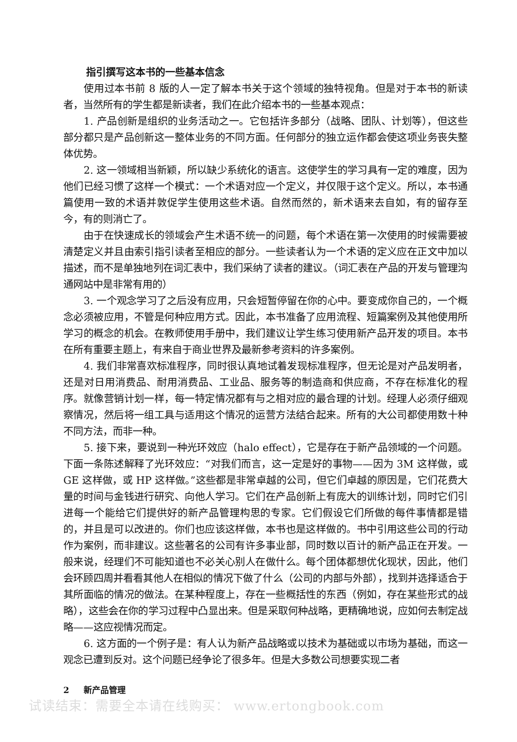指引撰写这本书的一些基本信念
使用过本书前 8 版的人一定了解本书关于这个领域的独特视角。但是对于本书的新读者，当然所有的学生都是新读者，我们在此介绍本书的一些基本观点：
1. 产品创新是组织的业务活动之一。它包括许多部分（战略、团队、计划等），但这些部分都只是产品创新这一整体业务的不同方面。任何部分的独立运作都会使这项业务丧失整体优势。
2. 这一领域相当新颖，所以缺少系统化的语言。这使学生的学习具有一定的难度，因为他们已经习惯了这样一个模式：一个术语对应一个定义，并仅限于这个定义。所以，本书通篇使用一致的术语并敦促学生使用这些术语。自然而然的，新术语来去自如，有的留存至今，有的则消亡了。
由于在快速成长的领域会产生术语不统一的问题，每个术语在第一次使用的时候需要被清楚定义并且由索引指引读者至相应的部分。一些读者认为一个术语的定义应在正文中加以描述，而不是单独地列在词汇表中，我们采纳了读者的建议。（词汇表在产品的开发与管理沟通网站中是非常有用的）
3. 一个观念学习了之后没有应用，只会短暂停留在你的心中。要变成你自己的，一个概念必须被应用，不管是何种应用方式。因此，本书准备了应用流程、短篇案例及其他使用所学习的概念的机会。在教师使用手册中，我们建议让学生练习使用新产品开发的项目。本书在所有重要主题上，有来自于商业世界及最新参考资料的许多案例。
4. 我们非常喜欢标准程序，同时很认真地试着发现标准程序，但无论是对产品发明者，还是对日用消费品、耐用消费品、工业品、服务等的制造商和供应商，不存在标准化的程序。就像营销计划一样，每一特定情况都有与之相对应的最合理的计划。经理人必须仔细观察情况，然后将一组工具与适用这个情况的运营方法结合起来。所有的大公司都使用数十种不同方法，而非一种。
5. 接下来，要说到一种光环效应（halo effect），它是存在于新产品领域的一个问题。下面一条陈述解释了光环效应：“对我们而言，这一定是好的事物——因为 3M 这样做，或 GE 这样做，或 HP 这样做。”这些都是非常卓越的公司，但它们卓越的原因是，它们花费大量的时间与金钱进行研究、向他人学习。它们在产品创新上有庞大的训练计划，同时它们引进每一个能给它们提供好的新产品管理构思的专家。它们假设它们所做的每件事情都是错的，并且是可以改进的。你们也应该这样做，本书也是这样做的。书中引用这些公司的行动作为案例，而非建议。这些著名的公司有许多事业部，同时数以百计的新产品正在开发。一般来说，经理们不可能知道也不必关心别人在做什么。每个团体都想优化现状，因此，他们会环顾四周并看看其他人在相似的情况下做了什么（公司的内部与外部），找到并选择适合于其所面临的情况的做法。在某种程度上，存在一些概括性的东西（例如，存在某些形式的战略），这些会在你的学习过程中凸显出来。但是采取何种战略，更精确地说，应如何去制定战略——这应视情况而定。
6. 这方面的一个例子是：有人认为新产品战略或以技术为基础或以市场为基础，而这一观念已遭到反对。这个问题已经争论了很多年。但是大多数公司想要实现二者
2 新产品管理
试读结束：需要全本请在线购买： www.ertongbook.com